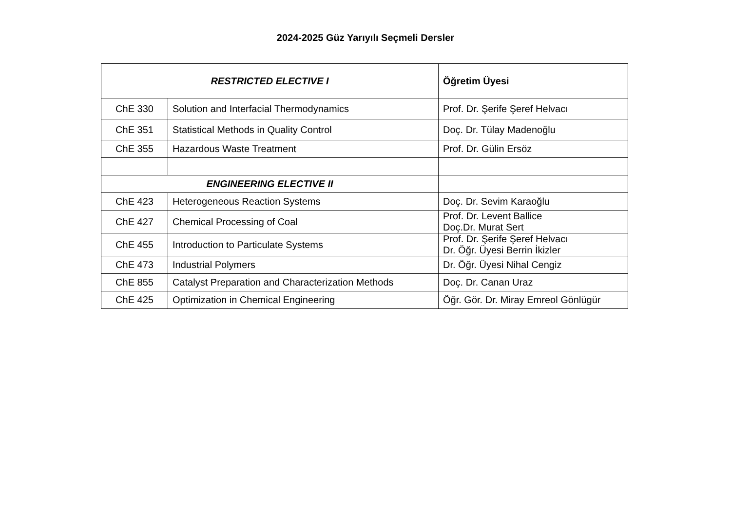2024-2025 Güz Yarıyılı Seçmeli Dersler
| RESTRICTED ELECTIVE I | | Öğretim Üyesi |
| --- | --- | --- |
| ChE 330 | Solution and Interfacial Thermodynamics | Prof. Dr. Şerife Şeref Helvacı |
| ChE 351 | Statistical Methods in Quality Control | Doç. Dr. Tülay Madenoğlu |
| ChE 355 | Hazardous Waste Treatment | Prof. Dr. Gülin Ersöz |
| ENGINEERING ELECTIVE II | | |
| ChE 423 | Heterogeneous Reaction Systems | Doç. Dr. Sevim Karaoğlu |
| ChE 427 | Chemical Processing of Coal | Prof. Dr. Levent Ballice Doç.Dr. Murat Sert |
| ChE 455 | Introduction to Particulate Systems | Prof. Dr. Şerife Şeref Helvacı Dr. Öğr. Üyesi Berrin İkizler |
| ChE 473 | Industrial Polymers | Dr. Öğr. Üyesi Nihal Cengiz |
| ChE 855 | Catalyst Preparation and Characterization Methods | Doç. Dr. Canan Uraz |
| ChE 425 | Optimization in Chemical Engineering | Öğr. Gör. Dr. Miray Emreol Gönlügür |